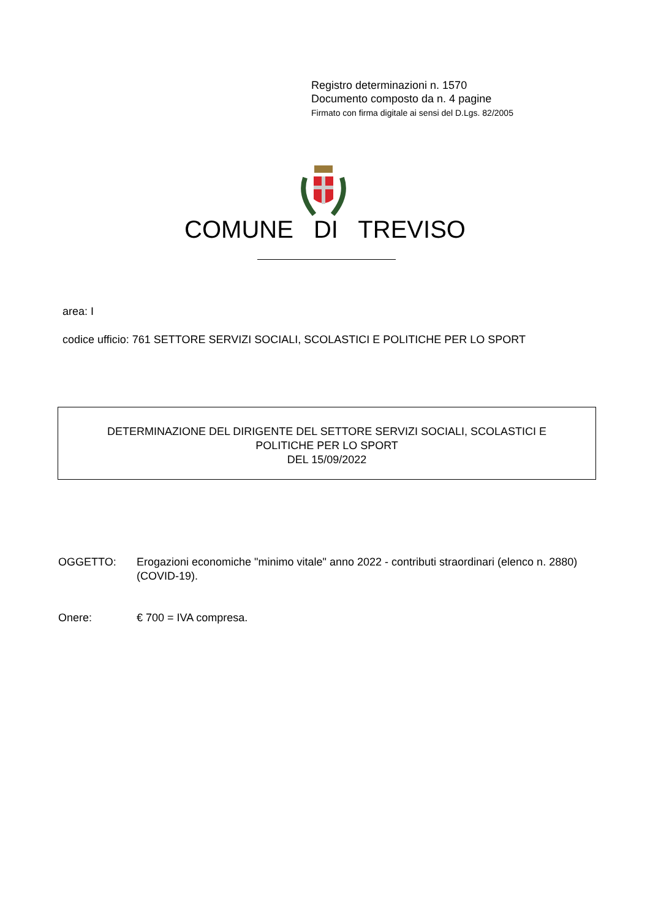Registro determinazioni n. 1570
Documento composto da n. 4 pagine
Firmato con firma digitale ai sensi del D.Lgs. 82/2005
COMUNE DI TREVISO
area: I
codice ufficio: 761 SETTORE SERVIZI SOCIALI, SCOLASTICI E POLITICHE PER LO SPORT
DETERMINAZIONE DEL DIRIGENTE DEL SETTORE SERVIZI SOCIALI, SCOLASTICI E
POLITICHE PER LO SPORT
DEL 15/09/2022
OGGETTO: Erogazioni economiche "minimo vitale" anno 2022 - contributi straordinari (elenco n. 2880) (COVID-19).
Onere: € 700 = IVA compresa.